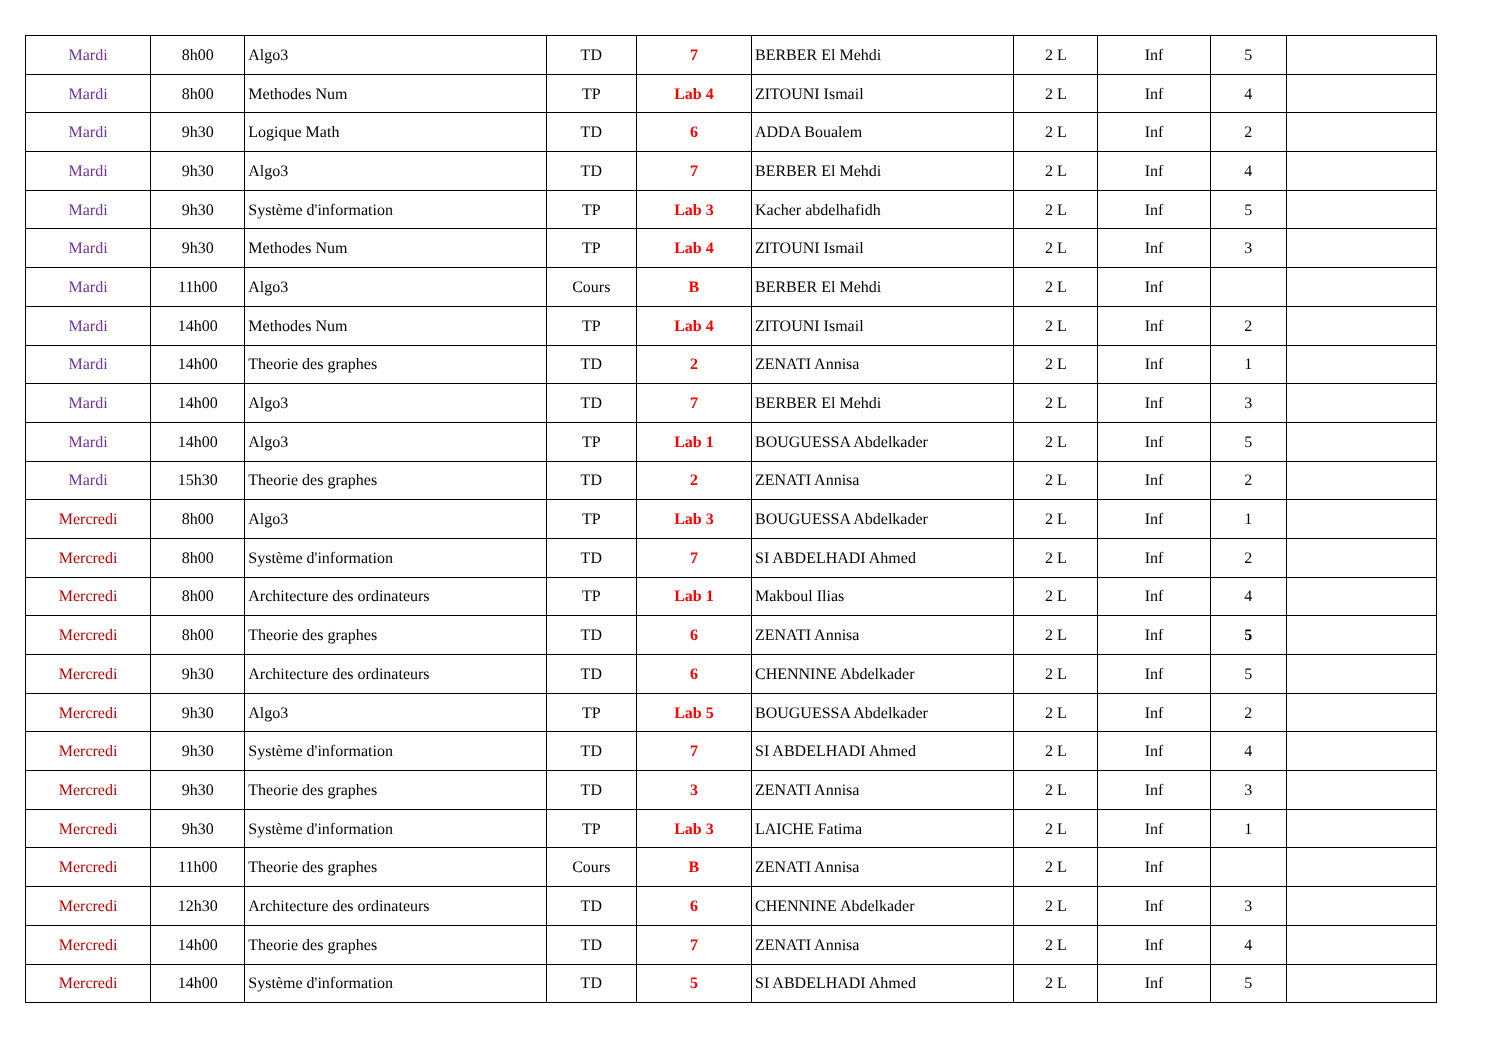| Mardi | 8h00 | Algo3 | TD | 7 | BERBER El Mehdi | 2 L | Inf | 5 | |
| Mardi | 8h00 | Methodes Num | TP | Lab 4 | ZITOUNI Ismail | 2 L | Inf | 4 | |
| Mardi | 9h30 | Logique Math | TD | 6 | ADDA Boualem | 2 L | Inf | 2 | |
| Mardi | 9h30 | Algo3 | TD | 7 | BERBER El Mehdi | 2 L | Inf | 4 | |
| Mardi | 9h30 | Système d'information | TP | Lab 3 | Kacher abdelhafidh | 2 L | Inf | 5 | |
| Mardi | 9h30 | Methodes Num | TP | Lab 4 | ZITOUNI Ismail | 2 L | Inf | 3 | |
| Mardi | 11h00 | Algo3 | Cours | B | BERBER El Mehdi | 2 L | Inf | | |
| Mardi | 14h00 | Methodes Num | TP | Lab 4 | ZITOUNI Ismail | 2 L | Inf | 2 | |
| Mardi | 14h00 | Theorie des graphes | TD | 2 | ZENATI Annisa | 2 L | Inf | 1 | |
| Mardi | 14h00 | Algo3 | TD | 7 | BERBER El Mehdi | 2 L | Inf | 3 | |
| Mardi | 14h00 | Algo3 | TP | Lab 1 | BOUGUESSA Abdelkader | 2 L | Inf | 5 | |
| Mardi | 15h30 | Theorie des graphes | TD | 2 | ZENATI Annisa | 2 L | Inf | 2 | |
| Mercredi | 8h00 | Algo3 | TP | Lab 3 | BOUGUESSA Abdelkader | 2 L | Inf | 1 | |
| Mercredi | 8h00 | Système d'information | TD | 7 | SI ABDELHADI Ahmed | 2 L | Inf | 2 | |
| Mercredi | 8h00 | Architecture des ordinateurs | TP | Lab 1 | Makboul Ilias | 2 L | Inf | 4 | |
| Mercredi | 8h00 | Theorie des graphes | TD | 6 | ZENATI Annisa | 2 L | Inf | 5 | |
| Mercredi | 9h30 | Architecture des ordinateurs | TD | 6 | CHENNINE Abdelkader | 2 L | Inf | 5 | |
| Mercredi | 9h30 | Algo3 | TP | Lab 5 | BOUGUESSA Abdelkader | 2 L | Inf | 2 | |
| Mercredi | 9h30 | Système d'information | TD | 7 | SI ABDELHADI Ahmed | 2 L | Inf | 4 | |
| Mercredi | 9h30 | Theorie des graphes | TD | 3 | ZENATI Annisa | 2 L | Inf | 3 | |
| Mercredi | 9h30 | Système d'information | TP | Lab 3 | LAICHE Fatima | 2 L | Inf | 1 | |
| Mercredi | 11h00 | Theorie des graphes | Cours | B | ZENATI Annisa | 2 L | Inf | | |
| Mercredi | 12h30 | Architecture des ordinateurs | TD | 6 | CHENNINE Abdelkader | 2 L | Inf | 3 | |
| Mercredi | 14h00 | Theorie des graphes | TD | 7 | ZENATI Annisa | 2 L | Inf | 4 | |
| Mercredi | 14h00 | Système d'information | TD | 5 | SI ABDELHADI Ahmed | 2 L | Inf | 5 | |